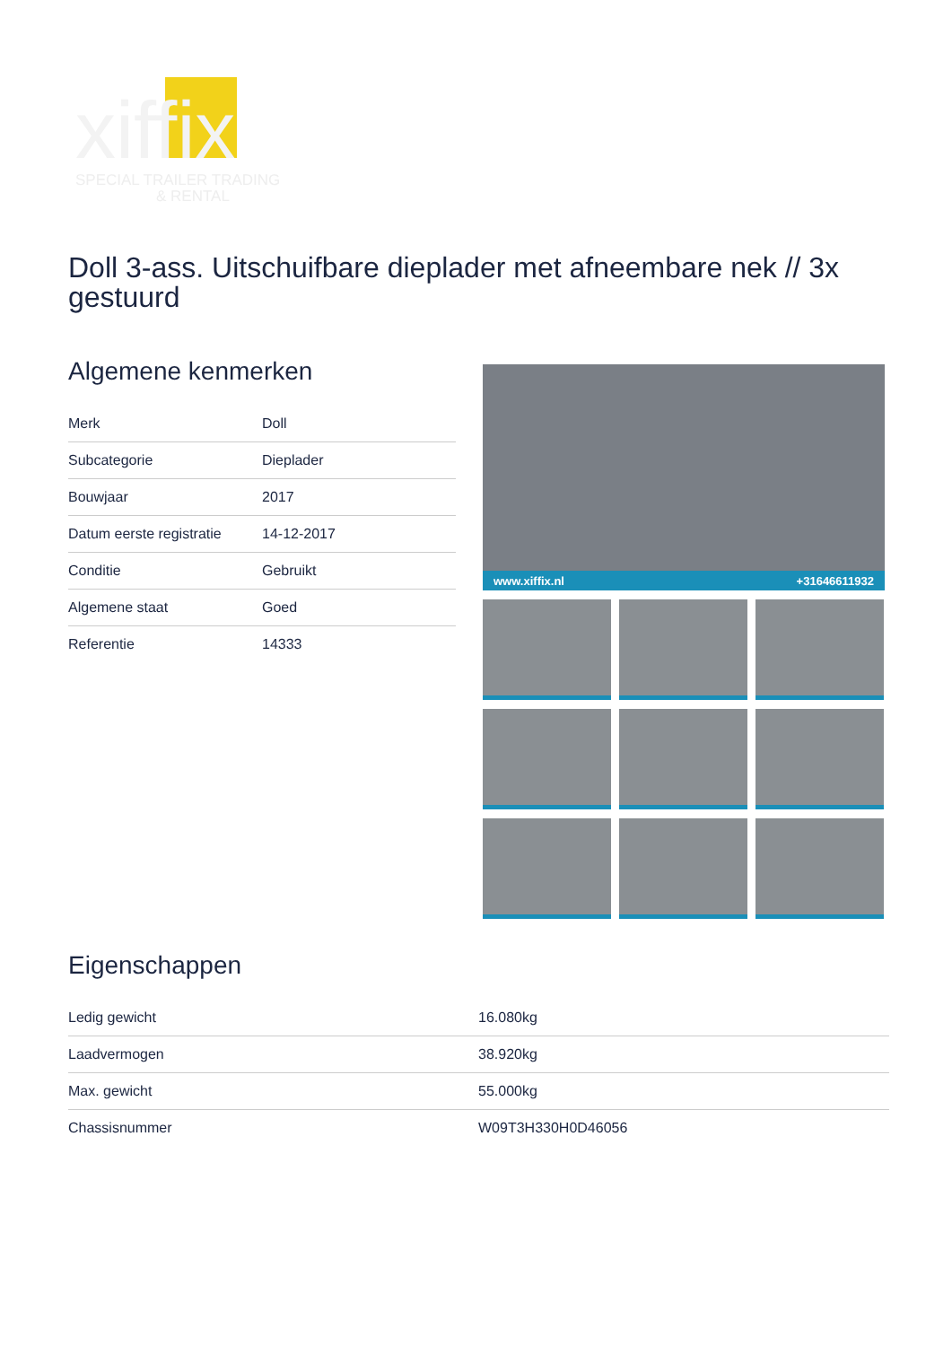xiffix
SPECIAL TRAILER TRADING
& RENTAL
Doll 3-ass. Uitschuifbare dieplader met afneembare nek // 3x gestuurd
Algemene kenmerken
| Merk | Doll |
| Subcategorie | Dieplader |
| Bouwjaar | 2017 |
| Datum eerste registratie | 14-12-2017 |
| Conditie | Gebruikt |
| Algemene staat | Goed |
| Referentie | 14333 |
www.xiffix.nl +31646611932
Eigenschappen
| Ledig gewicht | 16.080kg |
| Laadvermogen | 38.920kg |
| Max. gewicht | 55.000kg |
| Chassisnummer | W09T3H330H0D46056 |